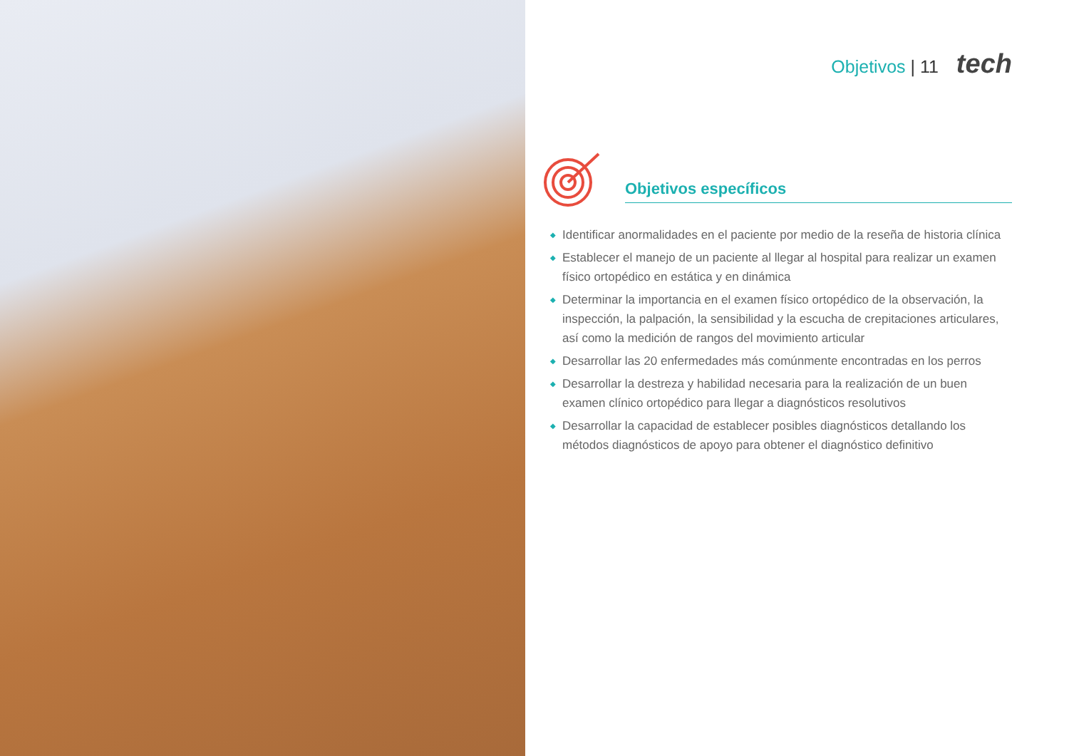Objetivos | 11 tech
Objetivos específicos
◆ Identificar anormalidades en el paciente por medio de la reseña de historia clínica
◆ Establecer el manejo de un paciente al llegar al hospital para realizar un examen físico ortopédico en estática y en dinámica
◆ Determinar la importancia en el examen físico ortopédico de la observación, la inspección, la palpación, la sensibilidad y la escucha de crepitaciones articulares, así como la medición de rangos del movimiento articular
◆ Desarrollar las 20 enfermedades más comúnmente encontradas en los perros
◆ Desarrollar la destreza y habilidad necesaria para la realización de un buen examen clínico ortopédico para llegar a diagnósticos resolutivos
◆ Desarrollar la capacidad de establecer posibles diagnósticos detallando los métodos diagnósticos de apoyo para obtener el diagnóstico definitivo